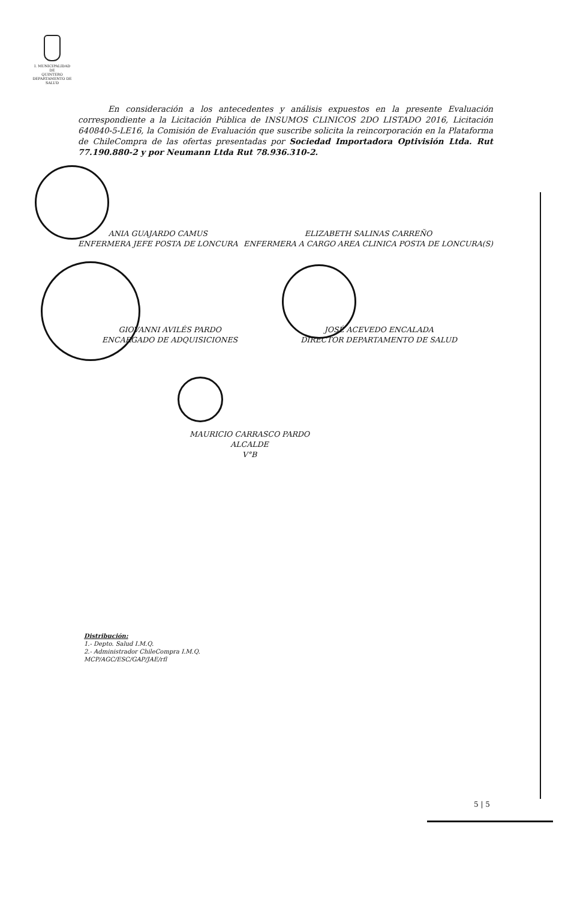I. MUNICIPALIDAD DE
QUINTERO
DEPARTAMENTO DE SALUD
En consideración a los antecedentes y análisis expuestos en la presente Evaluación correspondiente a la Licitación Pública de INSUMOS CLINICOS 2DO LISTADO 2016, Licitación 640840-5-LE16, la Comisión de Evaluación que suscribe solicita la reincorporación en la Plataforma de ChileCompra de las ofertas presentadas por Sociedad Importadora Optivisión Ltda. Rut 77.190.880-2 y por Neumann Ltda Rut 78.936.310-2.
ANIA GUAJARDO CAMUS
ENFERMERA JEFE POSTA DE LONCURA
ELIZABETH SALINAS CARREÑO
ENFERMERA A CARGO AREA CLINICA POSTA DE LONCURA(S)
GIOVANNI AVILÉS PARDO
ENCARGADO DE ADQUISICIONES
JOSÉ ACEVEDO ENCALADA
DIRECTOR DEPARTAMENTO DE SALUD
MAURICIO CARRASCO PARDO
ALCALDE
V°B
Distribución:
1.- Depto. Salud I.M.Q.
2.- Administrador ChileCompra I.M.Q.
MCP/AGC/ESC/GAP/JAE/rfl
5 | 5